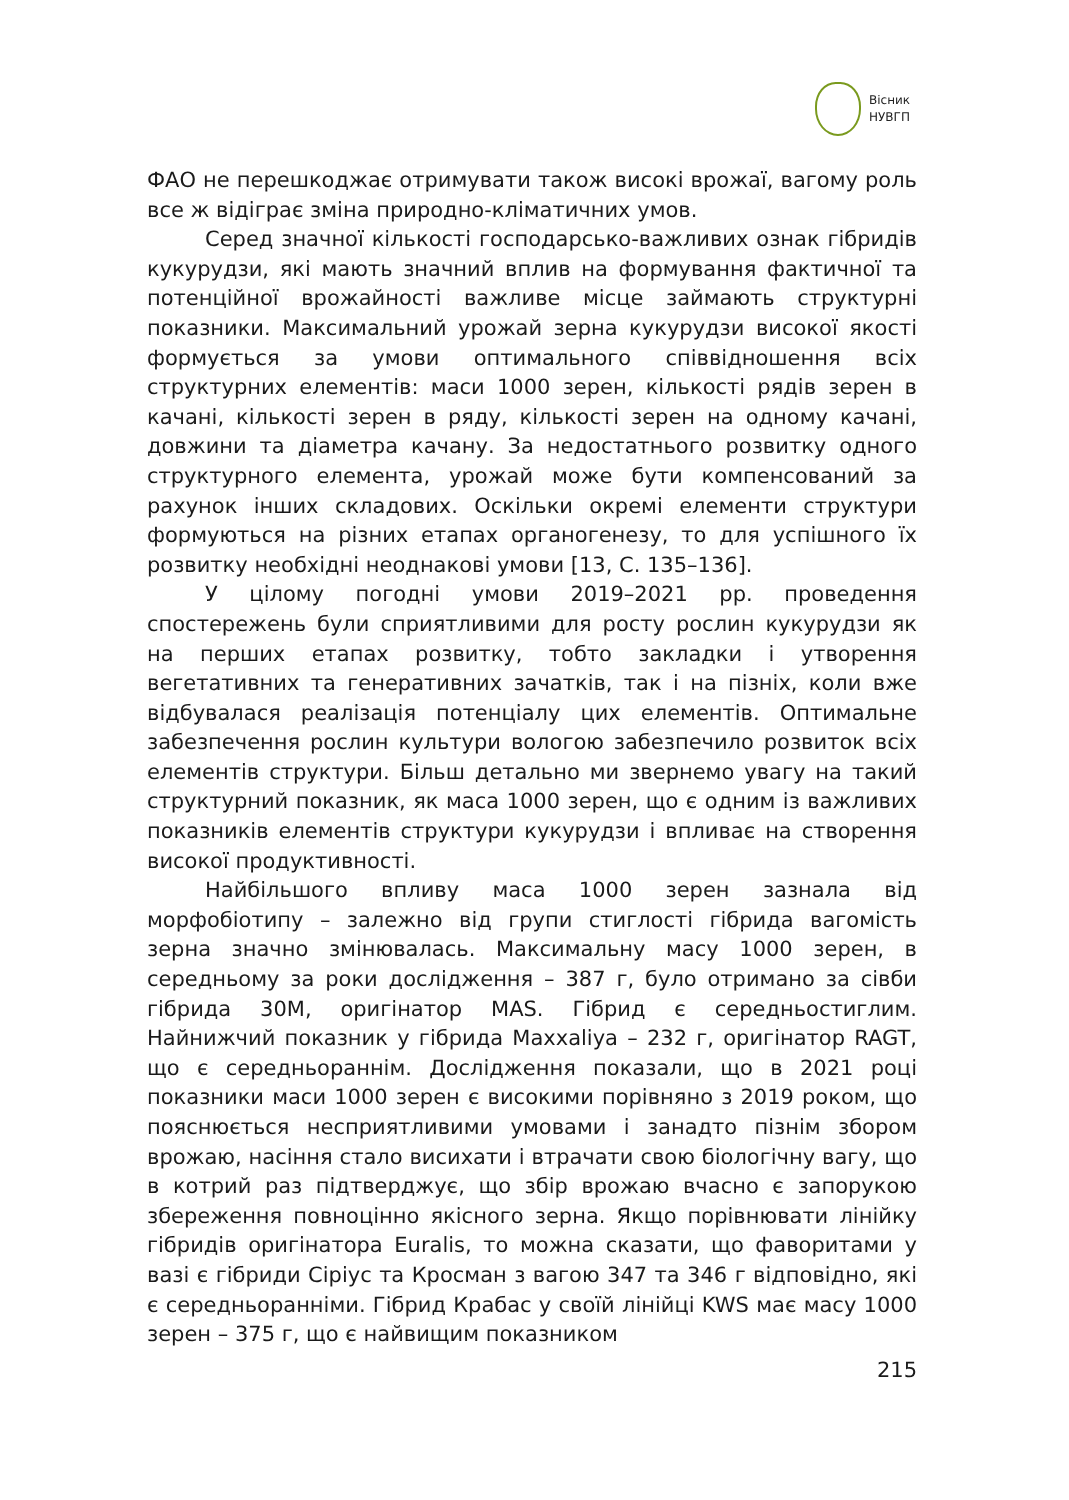Вісник
НУВГП
ФАО не перешкоджає отримувати також високі врожаї, вагому роль все ж відіграє зміна природно-кліматичних умов.
Серед значної кількості господарсько-важливих ознак гібридів кукурудзи, які мають значний вплив на формування фактичної та потенційної врожайності важливе місце займають структурні показники. Максимальний урожай зерна кукурудзи високої якості формується за умови оптимального співвідношення всіх структурних елементів: маси 1000 зерен, кількості рядів зерен в качані, кількості зерен в ряду, кількості зерен на одному качані, довжини та діаметра качану. За недостатнього розвитку одного структурного елемента, урожай може бути компенсований за рахунок інших складових. Оскільки окремі елементи структури формуються на різних етапах органогенезу, то для успішного їх розвитку необхідні неоднакові умови [13, С. 135–136].
У цілому погодні умови 2019–2021 рр. проведення спостережень були сприятливими для росту рослин кукурудзи як на перших етапах розвитку, тобто закладки і утворення вегетативних та генеративних зачатків, так і на пізніх, коли вже відбувалася реалізація потенціалу цих елементів. Оптимальне забезпечення рослин культури вологою забезпечило розвиток всіх елементів структури. Більш детально ми звернемо увагу на такий структурний показник, як маса 1000 зерен, що є одним із важливих показників елементів структури кукурудзи і впливає на створення високої продуктивності.
Найбільшого впливу маса 1000 зерен зазнала від морфобіотипу – залежно від групи стиглості гібрида вагомість зерна значно змінювалась. Максимальну масу 1000 зерен, в середньому за роки дослідження – 387 г, було отримано за сівби гібрида 30М, оригінатор MAS. Гібрид є середньостиглим. Найнижчий показник у гібрида Maxxaliya – 232 г, оригінатор RAGT, що є середньораннім. Дослідження показали, що в 2021 році показники маси 1000 зерен є високими порівняно з 2019 роком, що пояснюється несприятливими умовами і занадто пізнім збором врожаю, насіння стало висихати і втрачати свою біологічну вагу, що в котрий раз підтверджує, що збір врожаю вчасно є запорукою збереження повноцінно якісного зерна. Якщо порівнювати лінійку гібридів оригінатора Euralis, то можна сказати, що фаворитами у вазі є гібриди Сіріус та Кросман з вагою 347 та 346 г відповідно, які є середньоранніми. Гібрид Крабас у своїй лінійці KWS має масу 1000 зерен – 375 г, що є найвищим показником
215